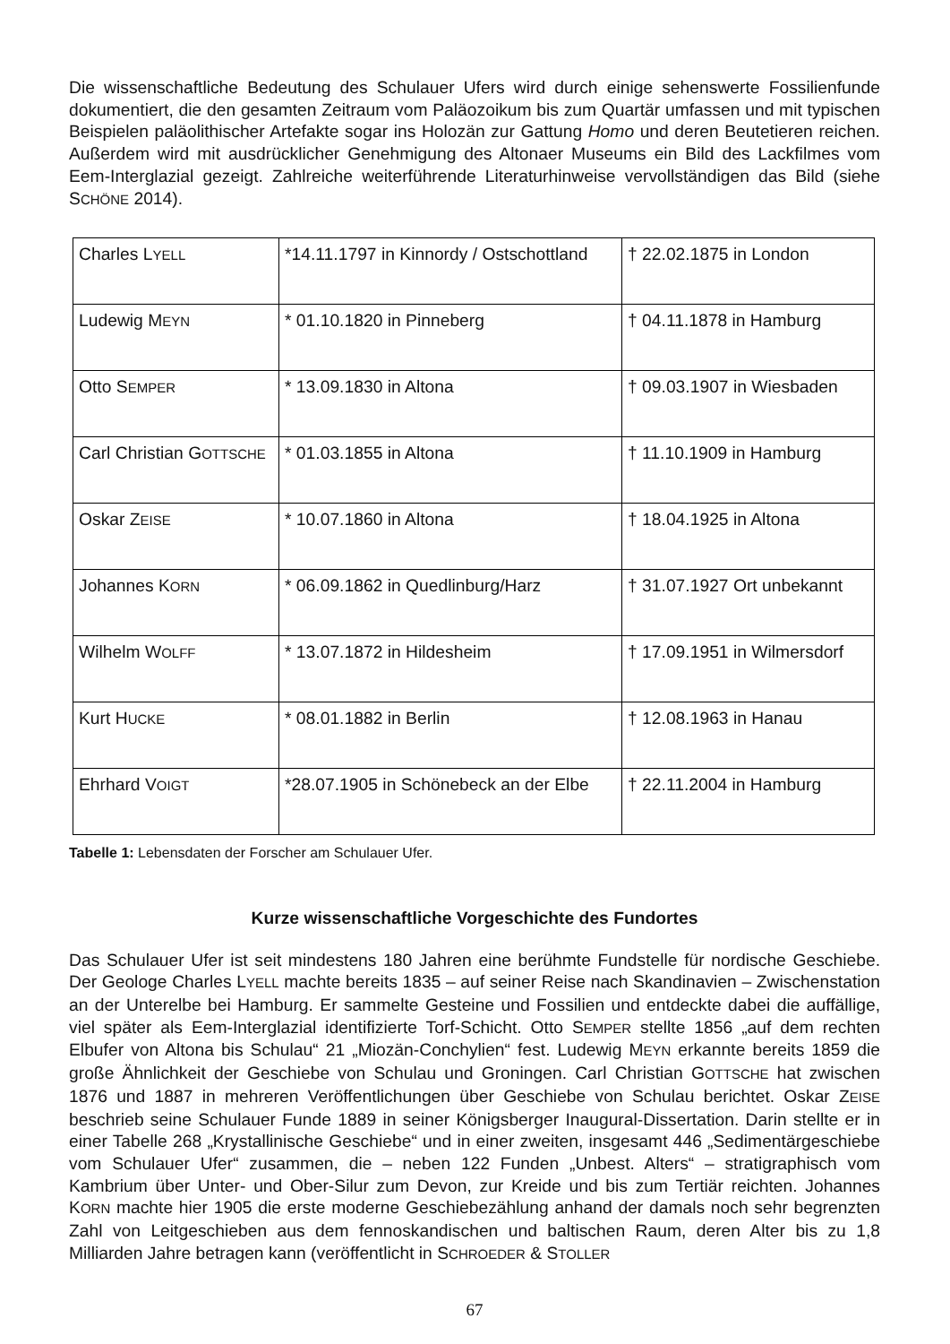Die wissenschaftliche Bedeutung des Schulauer Ufers wird durch einige sehenswerte Fossilienfunde dokumentiert, die den gesamten Zeitraum vom Paläozoikum bis zum Quartär umfassen und mit typischen Beispielen paläolithischer Artefakte sogar ins Holozän zur Gattung Homo und deren Beutetieren reichen. Außerdem wird mit ausdrücklicher Genehmigung des Altonaer Museums ein Bild des Lackfilmes vom Eem-Interglazial gezeigt. Zahlreiche weiterführende Literaturhinweise vervollständigen das Bild (siehe SCHÖNE 2014).
| Charles L YELL | *14.11.1797 in Kinnordy / Ostschottland | † 22.02.1875 in London |
| Ludewig M EYN | * 01.10.1820 in Pinneberg | † 04.11.1878 in Hamburg |
| Otto S EMPER | * 13.09.1830 in Altona | † 09.03.1907 in Wiesbaden |
| Carl Christian G OTTSCHE | * 01.03.1855 in Altona | † 11.10.1909 in Hamburg |
| Oskar Z EISE | * 10.07.1860 in Altona | † 18.04.1925 in Altona |
| Johannes K ORN | * 06.09.1862 in Quedlinburg/Harz | † 31.07.1927 Ort unbekannt |
| Wilhelm W OLFF | * 13.07.1872 in Hildesheim | † 17.09.1951 in Wilmersdorf |
| Kurt H UCKE | * 08.01.1882 in Berlin | † 12.08.1963 in Hanau |
| Ehrhard V OIGT | *28.07.1905 in Schönebeck an der Elbe | † 22.11.2004 in Hamburg |
Tabelle 1: Lebensdaten der Forscher am Schulauer Ufer.
Kurze wissenschaftliche Vorgeschichte des Fundortes
Das Schulauer Ufer ist seit mindestens 180 Jahren eine berühmte Fundstelle für nordische Geschiebe. Der Geologe Charles LYELL machte bereits 1835 – auf seiner Reise nach Skandinavien – Zwischenstation an der Unterelbe bei Hamburg. Er sammelte Gesteine und Fossilien und entdeckte dabei die auffällige, viel später als Eem-Interglazial identifizierte Torf-Schicht. Otto SEMPER stellte 1856 „auf dem rechten Elbufer von Altona bis Schulau“ 21 „Miozän-Conchylien“ fest. Ludewig MEYN erkannte bereits 1859 die große Ähnlichkeit der Geschiebe von Schulau und Groningen. Carl Christian GOTTSCHE hat zwischen 1876 und 1887 in mehreren Veröffentlichungen über Geschiebe von Schulau berichtet. Oskar ZEISE beschrieb seine Schulauer Funde 1889 in seiner Königsberger Inaugural-Dissertation. Darin stellte er in einer Tabelle 268 „Krystallinische Geschiebe“ und in einer zweiten, insgesamt 446 „Sedimentärgeschiebe vom Schulauer Ufer“ zusammen, die – neben 122 Funden „Unbest. Alters“ – stratigraphisch vom Kambrium über Unter- und Ober-Silur zum Devon, zur Kreide und bis zum Tertiär reichten. Johannes KORN machte hier 1905 die erste moderne Geschiebezählung anhand der damals noch sehr begrenzten Zahl von Leitgeschieben aus dem fennoskandischen und baltischen Raum, deren Alter bis zu 1,8 Milliarden Jahre betragen kann (veröffentlicht in SCHROEDER & STOLLER
67